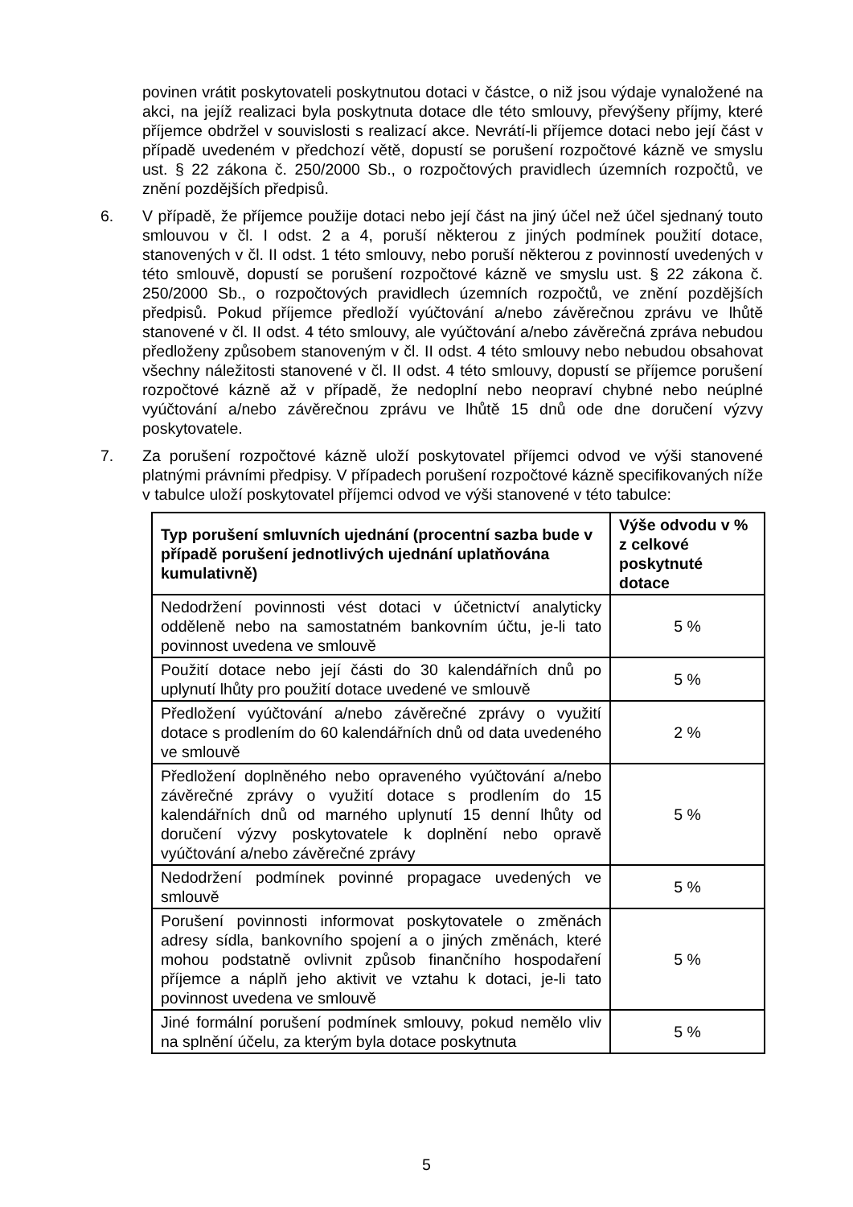povinen vrátit poskytovateli poskytnutou dotaci v částce, o niž jsou výdaje vynaložené na akci, na jejíž realizaci byla poskytnuta dotace dle této smlouvy, převýšeny příjmy, které příjemce obdržel v souvislosti s realizací akce. Nevrátí-li příjemce dotaci nebo její část v případě uvedeném v předchozí větě, dopustí se porušení rozpočtové kázně ve smyslu ust. § 22 zákona č. 250/2000 Sb., o rozpočtových pravidlech územních rozpočtů, ve znění pozdějších předpisů.
6. V případě, že příjemce použije dotaci nebo její část na jiný účel než účel sjednaný touto smlouvou v čl. I odst. 2 a 4, poruší některou z jiných podmínek použití dotace, stanovených v čl. II odst. 1 této smlouvy, nebo poruší některou z povinností uvedených v této smlouvě, dopustí se porušení rozpočtové kázně ve smyslu ust. § 22 zákona č. 250/2000 Sb., o rozpočtových pravidlech územních rozpočtů, ve znění pozdějších předpisů. Pokud příjemce předloží vyúčtování a/nebo závěrečnou zprávu ve lhůtě stanovené v čl. II odst. 4 této smlouvy, ale vyúčtování a/nebo závěrečná zpráva nebudou předloženy způsobem stanoveným v čl. II odst. 4 této smlouvy nebo nebudou obsahovat všechny náležitosti stanovené v čl. II odst. 4 této smlouvy, dopustí se příjemce porušení rozpočtové kázně až v případě, že nedoplní nebo neopraví chybné nebo neúplné vyúčtování a/nebo závěrečnou zprávu ve lhůtě 15 dnů ode dne doručení výzvy poskytovatele.
7. Za porušení rozpočtové kázně uloží poskytovatel příjemci odvod ve výši stanovené platnými právními předpisy. V případech porušení rozpočtové kázně specifikovaných níže v tabulce uloží poskytovatel příjemci odvod ve výši stanovené v této tabulce:
| Typ porušení smluvních ujednání (procentní sazba bude v případě porušení jednotlivých ujednání uplatňována kumulativně) | Výše odvodu v % z celkové poskytnuté dotace |
| --- | --- |
| Nedodržení povinnosti vést dotaci v účetnictví analyticky odděleně nebo na samostatném bankovním účtu, je-li tato povinnost uvedena ve smlouvě | 5 % |
| Použití dotace nebo její části do 30 kalendářních dnů po uplynutí lhůty pro použití dotace uvedené ve smlouvě | 5 % |
| Předložení vyúčtování a/nebo závěrečné zprávy o využití dotace s prodlením do 60 kalendářních dnů od data uvedeného ve smlouvě | 2 % |
| Předložení doplněného nebo opraveného vyúčtování a/nebo závěrečné zprávy o využití dotace s prodlením do 15 kalendářních dnů od marného uplynutí 15 denní lhůty od doručení výzvy poskytovatele k doplnění nebo opravě vyúčtování a/nebo závěrečné zprávy | 5 % |
| Nedodržení podmínek povinné propagace uvedených ve smlouvě | 5 % |
| Porušení povinnosti informovat poskytovatele o změnách adresy sídla, bankovního spojení a o jiných změnách, které mohou podstatně ovlivnit způsob finančního hospodaření příjemce a náplň jeho aktivit ve vztahu k dotaci, je-li tato povinnost uvedena ve smlouvě | 5 % |
| Jiné formální porušení podmínek smlouvy, pokud nemělo vliv na splnění účelu, za kterým byla dotace poskytnuta | 5 % |
5